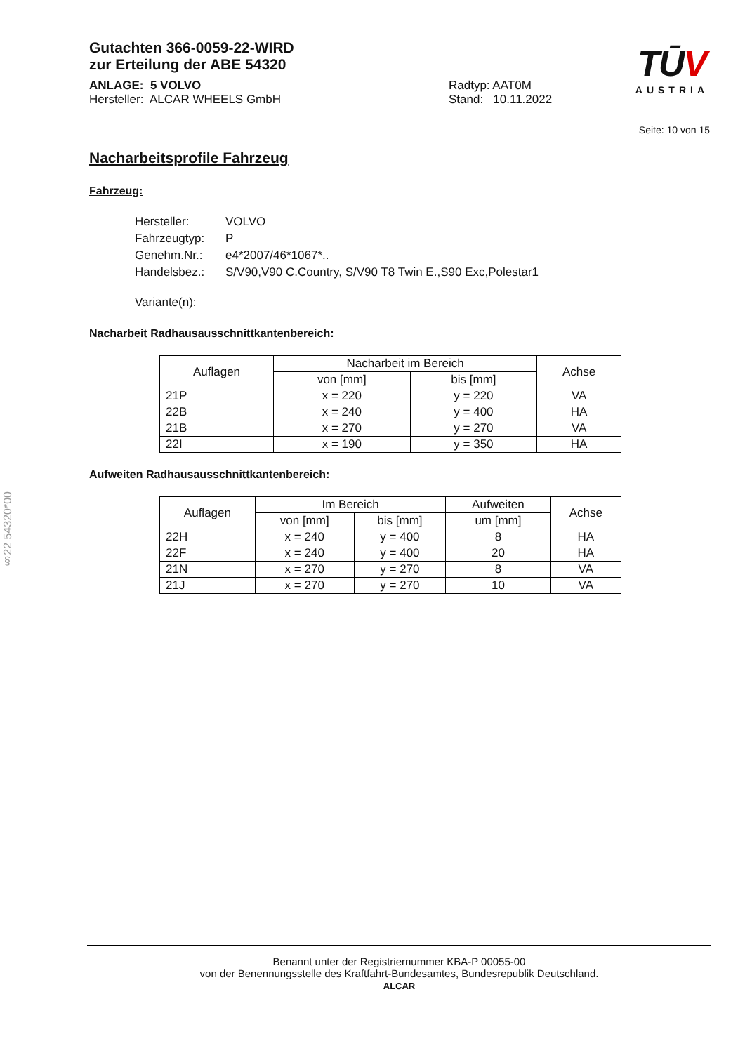TŪV
AUSTRIA
Gutachten 366-0059-22-WIRD
zur Erteilung der ABE 54320
ANLAGE: 5 VOLVO
Hersteller: ALCAR WHEELS GmbH
Radtyp: AAT0M
Stand: 10.11.2022
Seite: 10 von 15
Nacharbeitsprofile Fahrzeug
Fahrzeug:
| Hersteller: | VOLVO |
| Fahrzeugtyp: | P |
| Genehm.Nr.: | e4*2007/46*1067*.. |
| Handelsbez.: | S/V90,V90 C.Country, S/V90 T8 Twin E.,S90 Exc,Polestar1 |
| Variante(n): | |
Nacharbeit Radhausausschnittkantenbereich:
| Auflagen | Nacharbeit im Bereich | | Achse |
| --- | --- | --- | --- |
| | von [mm] | bis [mm] | |
| 21P | x = 220 | y = 220 | VA |
| 22B | x = 240 | y = 400 | HA |
| 21B | x = 270 | y = 270 | VA |
| 22I | x = 190 | y = 350 | HA |
Aufweiten Radhausausschnittkantenbereich:
| Auflagen | Im Bereich | | Aufweiten | Achse |
| --- | --- | --- | --- | --- |
| | von [mm] | bis [mm] | um [mm] | |
| 22H | x = 240 | y = 400 | 8 | HA |
| 22F | x = 240 | y = 400 | 20 | HA |
| 21N | x = 270 | y = 270 | 8 | VA |
| 21J | x = 270 | y = 270 | 10 | VA |
§22 54320*00
Benannt unter der Registriernummer KBA-P 00055-00
von der Benennungsstelle des Kraftfahrt-Bundesamtes, Bundesrepublik Deutschland.
ALCAR